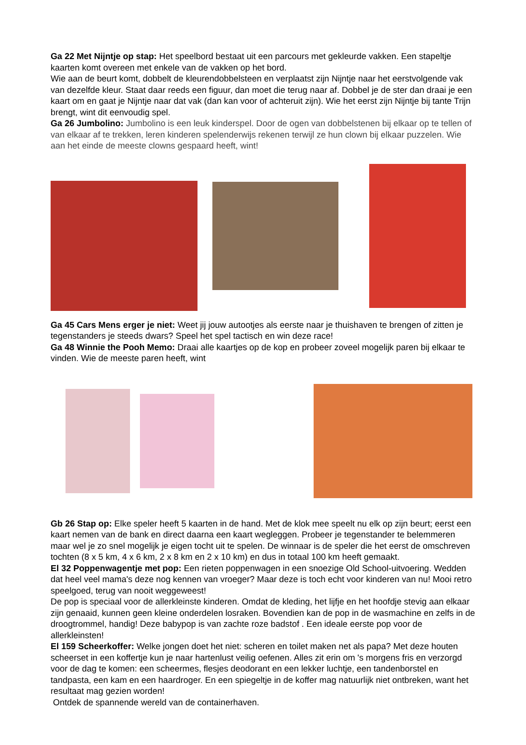Ga 22 Met Nijntje op stap: Het speelbord bestaat uit een parcours met gekleurde vakken. Een stapeltje kaarten komt overeen met enkele van de vakken op het bord.
Wie aan de beurt komt, dobbelt de kleurendobbelsteen en verplaatst zijn Nijntje naar het eerstvolgende vak van dezelfde kleur. Staat daar reeds een figuur, dan moet die terug naar af. Dobbel je de ster dan draai je een kaart om en gaat je Nijntje naar dat vak (dan kan voor of achteruit zijn). Wie het eerst zijn Nijntje bij tante Trijn brengt, wint dit eenvoudig spel.
Ga 26 Jumbolino: Jumbolino is een leuk kinderspel. Door de ogen van dobbelstenen bij elkaar op te tellen of van elkaar af te trekken, leren kinderen spelenderwijs rekenen terwijl ze hun clown bij elkaar puzzelen. Wie aan het einde de meeste clowns gespaard heeft, wint!
Ga 45 Cars Mens erger je niet: Weet jij jouw autootjes als eerste naar je thuishaven te brengen of zitten je tegenstanders je steeds dwars? Speel het spel tactisch en win deze race!
Ga 48 Winnie the Pooh Memo: Draai alle kaartjes op de kop en probeer zoveel mogelijk paren bij elkaar te vinden. Wie de meeste paren heeft, wint
Gb 26 Stap op: Elke speler heeft 5 kaarten in de hand. Met de klok mee speelt nu elk op zijn beurt; eerst een kaart nemen van de bank en direct daarna een kaart wegleggen. Probeer je tegenstander te belemmeren maar wel je zo snel mogelijk je eigen tocht uit te spelen. De winnaar is de speler die het eerst de omschreven tochten (8 x 5 km, 4 x 6 km, 2 x 8 km en 2 x 10 km) en dus in totaal 100 km heeft gemaakt.
El 32 Poppenwagentje met pop: Een rieten poppenwagen in een snoezige Old School-uitvoering. Wedden dat heel veel mama's deze nog kennen van vroeger? Maar deze is toch echt voor kinderen van nu! Mooi retro speelgoed, terug van nooit weggeweest!
De pop is speciaal voor de allerkleinste kinderen. Omdat de kleding, het lijfje en het hoofdje stevig aan elkaar zijn genaaid, kunnen geen kleine onderdelen losraken. Bovendien kan de pop in de wasmachine en zelfs in de droogtrommel, handig! Deze babypop is van zachte roze badstof . Een ideale eerste pop voor de allerkleinsten!
El 159 Scheerkoffer: Welke jongen doet het niet: scheren en toilet maken net als papa? Met deze houten scheerset in een koffertje kun je naar hartenlust veilig oefenen. Alles zit erin om 's morgens fris en verzorgd voor de dag te komen: een scheermes, flesjes deodorant en een lekker luchtje, een tandenborstel en tandpasta, een kam en een haardroger. En een spiegeltje in de koffer mag natuurlijk niet ontbreken, want het resultaat mag gezien worden!
Ontdek de spannende wereld van de containerhaven.